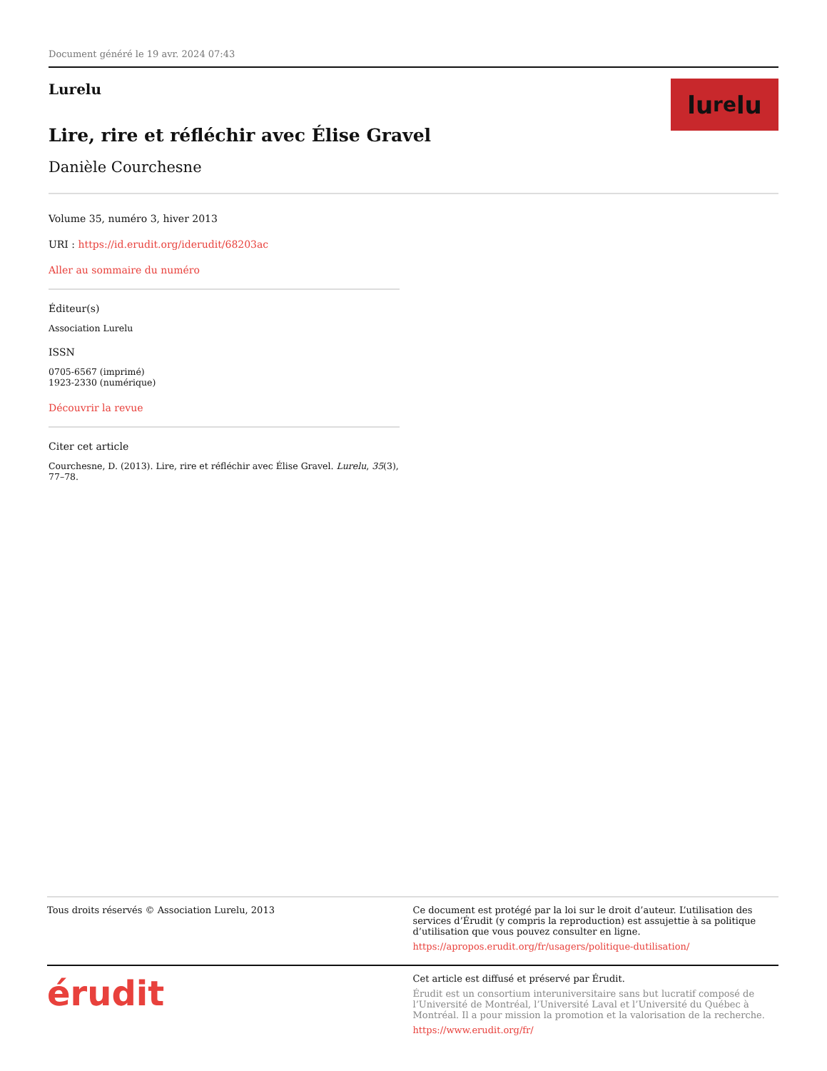Document généré le 19 avr. 2024 07:43
lu re lu
Lurelu
Lire, rire et réfléchir avec Élise Gravel
Danièle Courchesne
Volume 35, numéro 3, hiver 2013
URI : https://id.erudit.org/iderudit/68203ac
Aller au sommaire du numéro
Éditeur(s)
Association Lurelu
ISSN
0705-6567 (imprimé)
1923-2330 (numérique)
Découvrir la revue
Citer cet article
Courchesne, D. (2013). Lire, rire et réfléchir avec Élise Gravel. Lurelu, 35(3), 77–78.
Tous droits réservés © Association Lurelu, 2013
Ce document est protégé par la loi sur le droit d’auteur. L’utilisation des services d’Érudit (y compris la reproduction) est assujettie à sa politique d’utilisation que vous pouvez consulter en ligne.
https://apropos.erudit.org/fr/usagers/politique-dutilisation/
érudit
Cet article est diffusé et préservé par Érudit.
Érudit est un consortium interuniversitaire sans but lucratif composé de l’Université de Montréal, l’Université Laval et l’Université du Québec à Montréal. Il a pour mission la promotion et la valorisation de la recherche.
https://www.erudit.org/fr/